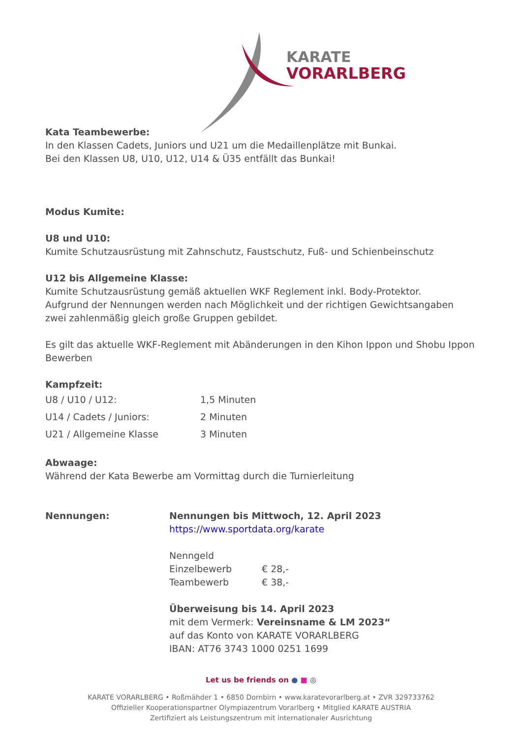KARATE
VORARLBERG
Kata Teambewerbe:
In den Klassen Cadets, Juniors und U21 um die Medaillenplätze mit Bunkai.
Bei den Klassen U8, U10, U12, U14 & Ü35 entfällt das Bunkai!
Modus Kumite:
U8 und U10:
Kumite Schutzausrüstung mit Zahnschutz, Faustschutz, Fuß- und Schienbeinschutz
U12 bis Allgemeine Klasse:
Kumite Schutzausrüstung gemäß aktuellen WKF Reglement inkl. Body-Protektor.
Aufgrund der Nennungen werden nach Möglichkeit und der richtigen Gewichtsangaben zwei zahlenmäßig gleich große Gruppen gebildet.
Es gilt das aktuelle WKF-Reglement mit Abänderungen in den Kihon Ippon und Shobu Ippon Bewerben
Kampfzeit:
| U8 / U10 / U12: | 1,5 Minuten |
| U14 / Cadets / Juniors: | 2 Minuten |
| U21 / Allgemeine Klasse | 3 Minuten |
Abwaage:
Während der Kata Bewerbe am Vormittag durch die Turnierleitung
Nennungen: Nennungen bis Mittwoch, 12. April 2023
https://www.sportdata.org/karate
Nenngeld
Einzelbewerb € 28,-
Teambewerb € 38,-
Überweisung bis 14. April 2023
mit dem Vermerk: Vereinsname & LM 2023“
auf das Konto von KARATE VORARLBERG
IBAN: AT76 3743 1000 0251 1699
Let us be friends on ● ■ ◎
KARATE VORARLBERG • Roßmähder 1 • 6850 Dornbirn • www.karatevorarlberg.at • ZVR 329733762
Offizieller Kooperationspartner Olympiazentrum Vorarlberg • Mitglied KARATE AUSTRIA
Zertifiziert als Leistungszentrum mit internationaler Ausrichtung